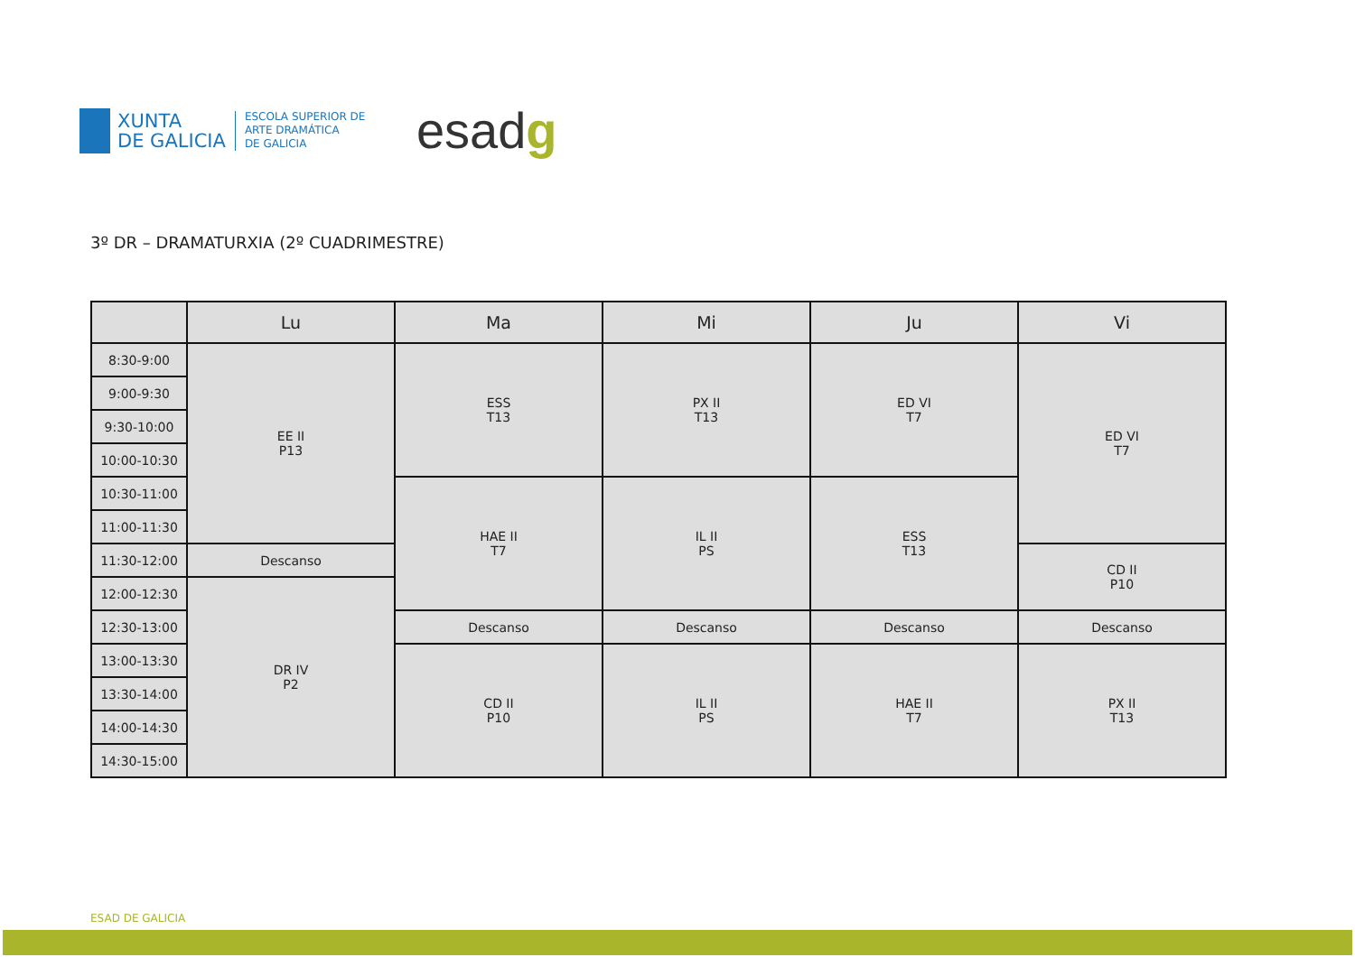XUNTA
DE GALICIA
ESCOLA SUPERIOR DE
ARTE DRAMÁTICA
DE GALICIA
esadg
3º DR – DRAMATURXIA (2º CUADRIMESTRE)
| | Lu | Ma | Mi | Ju | Vi |
| --- | --- | --- | --- | --- | --- |
| 8:30-9:00 | EE II P13 | ESS T13 | PX II T13 | ED VI T7 | ED VI T7 |
| 9:00-9:30 | | | | | |
| 9:30-10:00 | | | | | |
| 10:00-10:30 | | | | | |
| 10:30-11:00 | | HAE II T7 | IL II PS | ESS T13 | |
| 11:00-11:30 | | | | | |
| 11:30-12:00 | Descanso | | | | CD II P10 |
| 12:00-12:30 | DR IV P2 | | | | |
| 12:30-13:00 | | Descanso | Descanso | Descanso | Descanso |
| 13:00-13:30 | | CD II P10 | IL II PS | HAE II T7 | PX II T13 |
| 13:30-14:00 | | | | | |
| 14:00-14:30 | | | | | |
| 14:30-15:00 | | | | | |
ESAD DE GALICIA